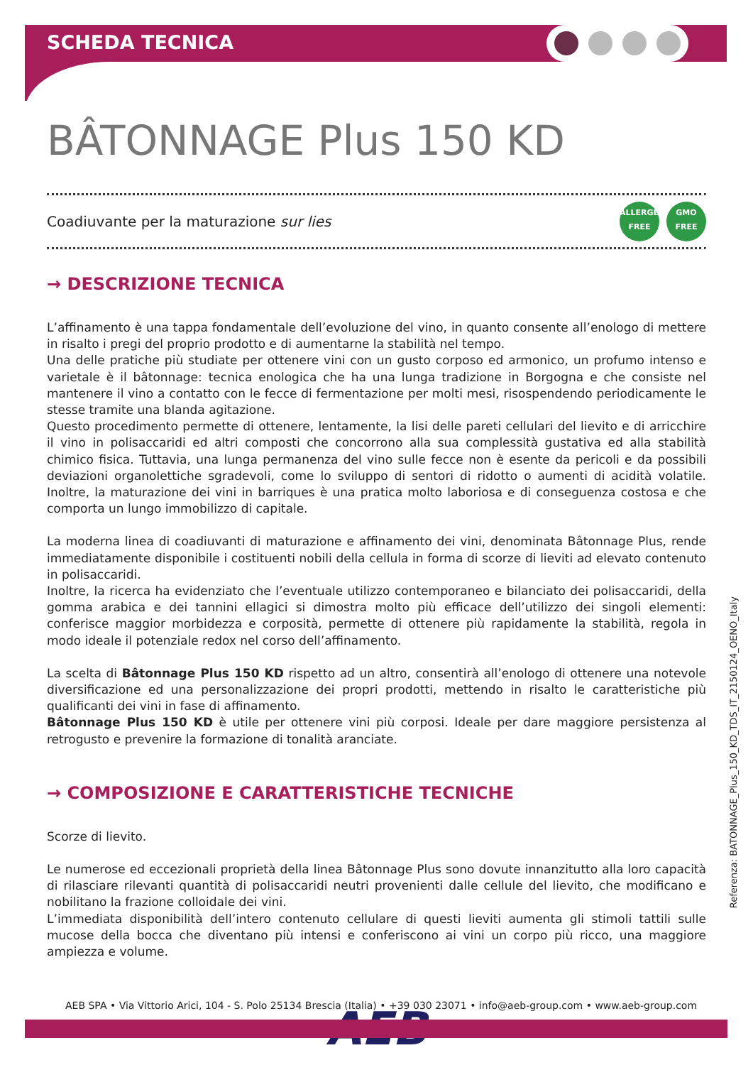SCHEDA TECNICA
BÂTONNAGE Plus 150 KD
Coadiuvante per la maturazione sur lies
ALLERGEN
FREE GMO
FREE
→ DESCRIZIONE TECNICA
L’affinamento è una tappa fondamentale dell’evoluzione del vino, in quanto consente all’enologo di mettere in risalto i pregi del proprio prodotto e di aumentarne la stabilità nel tempo.
Una delle pratiche più studiate per ottenere vini con un gusto corposo ed armonico, un profumo intenso e varietale è il bâtonnage: tecnica enologica che ha una lunga tradizione in Borgogna e che consiste nel mantenere il vino a contatto con le fecce di fermentazione per molti mesi, risospendendo periodicamente le stesse tramite una blanda agitazione.
Questo procedimento permette di ottenere, lentamente, la lisi delle pareti cellulari del lievito e di arricchire il vino in polisaccaridi ed altri composti che concorrono alla sua complessità gustativa ed alla stabilità chimico fisica. Tuttavia, una lunga permanenza del vino sulle fecce non è esente da pericoli e da possibili deviazioni organolettiche sgradevoli, come lo sviluppo di sentori di ridotto o aumenti di acidità volatile. Inoltre, la maturazione dei vini in barriques è una pratica molto laboriosa e di conseguenza costosa e che comporta un lungo immobilizzo di capitale.
La moderna linea di coadiuvanti di maturazione e affinamento dei vini, denominata Bâtonnage Plus, rende immediatamente disponibile i costituenti nobili della cellula in forma di scorze di lieviti ad elevato contenuto in polisaccaridi.
Inoltre, la ricerca ha evidenziato che l’eventuale utilizzo contemporaneo e bilanciato dei polisaccaridi, della gomma arabica e dei tannini ellagici si dimostra molto più efficace dell’utilizzo dei singoli elementi: conferisce maggior morbidezza e corposità, permette di ottenere più rapidamente la stabilità, regola in modo ideale il potenziale redox nel corso dell’affinamento.
La scelta di Bâtonnage Plus 150 KD rispetto ad un altro, consentirà all’enologo di ottenere una notevole diversificazione ed una personalizzazione dei propri prodotti, mettendo in risalto le caratteristiche più qualificanti dei vini in fase di affinamento.
Bâtonnage Plus 150 KD è utile per ottenere vini più corposi. Ideale per dare maggiore persistenza al retrogusto e prevenire la formazione di tonalità aranciate.
→ COMPOSIZIONE E CARATTERISTICHE TECNICHE
Scorze di lievito.
Le numerose ed eccezionali proprietà della linea Bâtonnage Plus sono dovute innanzitutto alla loro capacità di rilasciare rilevanti quantità di polisaccaridi neutri provenienti dalle cellule del lievito, che modificano e nobilitano la frazione colloidale dei vini.
L’immediata disponibilità dell’intero contenuto cellulare di questi lieviti aumenta gli stimoli tattili sulle mucose della bocca che diventano più intensi e conferiscono ai vini un corpo più ricco, una maggiore ampiezza e volume.
AEB
Referenza: BATONNAGE_Plus_150_KD_TDS_IT_2150124_OENO_Italy
AEB SPA • Via Vittorio Arici, 104 - S. Polo 25134 Brescia (Italia) • +39 030 23071 • info@aeb-group.com • www.aeb-group.com